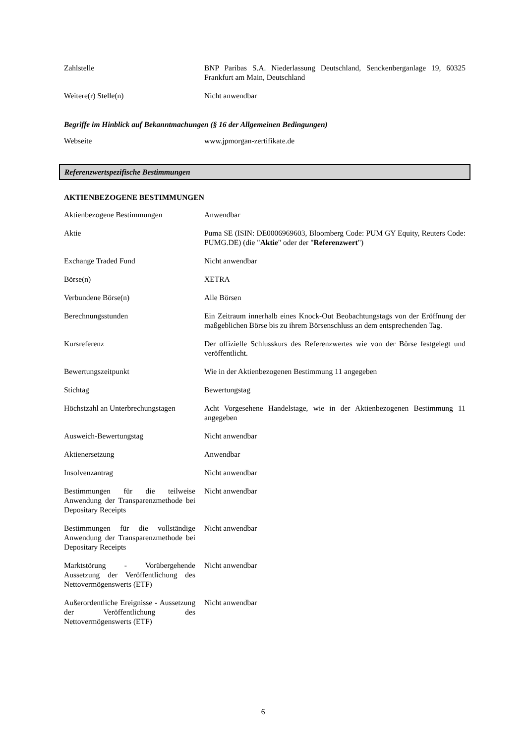| Zahlstelle | BNP Paribas S.A. Niederlassung Deutschland, Senckenberganlage 19, 60325 Frankfurt am Main, Deutschland |
| Weitere(r) Stelle(n) | Nicht anwendbar |
Begriffe im Hinblick auf Bekanntmachungen (§ 16 der Allgemeinen Bedingungen)
| Webseite | www.jpmorgan-zertifikate.de |
Referenzwertspezifische Bestimmungen
AKTIENBEZOGENE BESTIMMUNGEN
| Aktienbezogene Bestimmungen | Anwendbar |
| Aktie | Puma SE (ISIN: DE0006969603, Bloomberg Code: PUM GY Equity, Reuters Code: PUMG.DE) (die " Aktie " oder der " Referenzwert ") |
| Exchange Traded Fund | Nicht anwendbar |
| Börse(n) | XETRA |
| Verbundene Börse(n) | Alle Börsen |
| Berechnungsstunden | Ein Zeitraum innerhalb eines Knock-Out Beobachtungstags von der Eröffnung der maßgeblichen Börse bis zu ihrem Börsenschluss an dem entsprechenden Tag. |
| Kursreferenz | Der offizielle Schlusskurs des Referenzwertes wie von der Börse festgelegt und veröffentlicht. |
| Bewertungszeitpunkt | Wie in der Aktienbezogenen Bestimmung 11 angegeben |
| Stichtag | Bewertungstag |
| Höchstzahl an Unterbrechungstagen | Acht Vorgesehene Handelstage, wie in der Aktienbezogenen Bestimmung 11 angegeben |
| Ausweich-Bewertungstag | Nicht anwendbar |
| Aktienersetzung | Anwendbar |
| Insolvenzantrag | Nicht anwendbar |
| Bestimmungen für die teilweise Anwendung der Transparenzmethode bei Depositary Receipts | Nicht anwendbar |
| Bestimmungen für die vollständige Anwendung der Transparenzmethode bei Depositary Receipts | Nicht anwendbar |
| Marktstörung - Vorübergehende Aussetzung der Veröffentlichung des Nettovermögenswerts (ETF) | Nicht anwendbar |
| Außerordentliche Ereignisse - Aussetzung der Veröffentlichung des Nettovermögenswerts (ETF) | Nicht anwendbar |
6